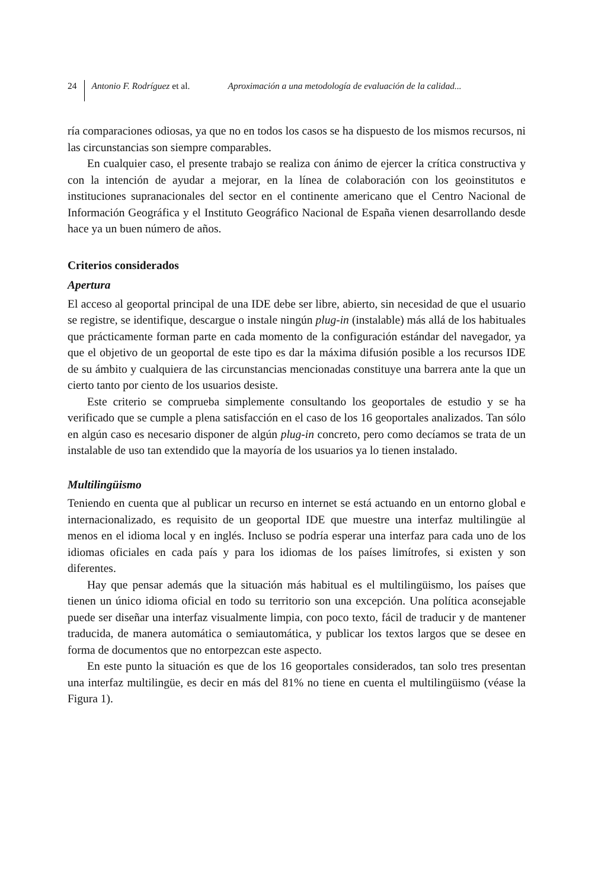24 Antonio F. Rodríguez et al. Aproximación a una metodología de evaluación de la calidad...
ría comparaciones odiosas, ya que no en todos los casos se ha dispuesto de los mismos recursos, ni las circunstancias son siempre comparables.
En cualquier caso, el presente trabajo se realiza con ánimo de ejercer la crítica constructiva y con la intención de ayudar a mejorar, en la línea de colaboración con los geoinstitutos e instituciones supranacionales del sector en el continente americano que el Centro Nacional de Información Geográfica y el Instituto Geográfico Nacional de España vienen desarrollando desde hace ya un buen número de años.
Criterios considerados
Apertura
El acceso al geoportal principal de una IDE debe ser libre, abierto, sin necesidad de que el usuario se registre, se identifique, descargue o instale ningún plug-in (instalable) más allá de los habituales que prácticamente forman parte en cada momento de la configuración estándar del navegador, ya que el objetivo de un geoportal de este tipo es dar la máxima difusión posible a los recursos IDE de su ámbito y cualquiera de las circunstancias mencionadas constituye una barrera ante la que un cierto tanto por ciento de los usuarios desiste.
Este criterio se comprueba simplemente consultando los geoportales de estudio y se ha verificado que se cumple a plena satisfacción en el caso de los 16 geoportales analizados. Tan sólo en algún caso es necesario disponer de algún plug-in concreto, pero como decíamos se trata de un instalable de uso tan extendido que la mayoría de los usuarios ya lo tienen instalado.
Multilingüismo
Teniendo en cuenta que al publicar un recurso en internet se está actuando en un entorno global e internacionalizado, es requisito de un geoportal IDE que muestre una interfaz multilingüe al menos en el idioma local y en inglés. Incluso se podría esperar una interfaz para cada uno de los idiomas oficiales en cada país y para los idiomas de los países limítrofes, si existen y son diferentes.
Hay que pensar además que la situación más habitual es el multilingüismo, los países que tienen un único idioma oficial en todo su territorio son una excepción. Una política aconsejable puede ser diseñar una interfaz visualmente limpia, con poco texto, fácil de traducir y de mantener traducida, de manera automática o semiautomática, y publicar los textos largos que se desee en forma de documentos que no entorpezcan este aspecto.
En este punto la situación es que de los 16 geoportales considerados, tan solo tres presentan una interfaz multilingüe, es decir en más del 81% no tiene en cuenta el multilingüismo (véase la Figura 1).